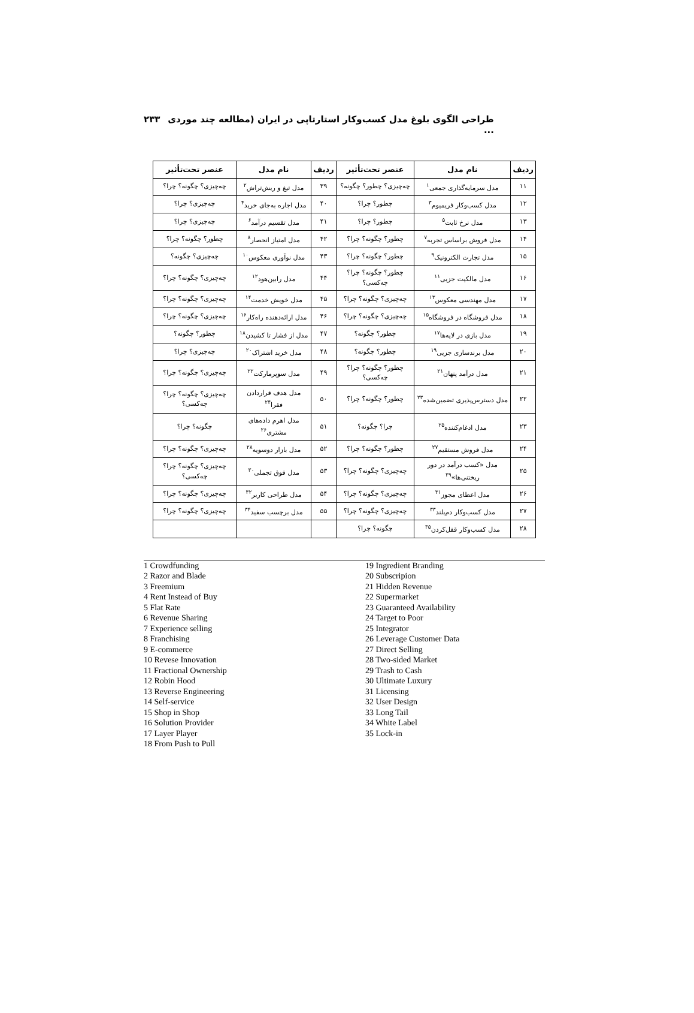طراحی الگوی بلوغ مدل کسب‌وکار استارتاپی در ایران (مطالعه چند موردی ... ۲۳۳
| ردیف | نام مدل | عنصر تحت‌تأثیر | ردیف | نام مدل | عنصر تحت‌تأثیر |
| --- | --- | --- | --- | --- | --- |
| ۱۱ | مدل سرمایه‌گذاری جمعی<sup>۱</sup> | چه‌چیزی؟ چطور؟ چگونه؟ | ۳۹ | مدل تیغ و ریش‌تراش<sup>۲</sup> | چه‌چیزی؟ چگونه؟ چرا؟ |
| ۱۲ | مدل کسب‌وکار فریمیوم<sup>۳</sup> | چطور؟ چرا؟ | ۴۰ | مدل اجاره به‌جای خرید<sup>۴</sup> | چه‌چیزی؟ چرا؟ |
| ۱۳ | مدل نرخ ثابت<sup>۵</sup> | چطور؟ چرا؟ | ۴۱ | مدل تقسیم درآمد<sup>۶</sup> | چه‌چیزی؟ چرا؟ |
| ۱۴ | مدل فروش براساس تجربه<sup>۷</sup> | چطور؟ چگونه؟ چرا؟ | ۴۲ | مدل امتیاز انحصار<sup>۸</sup> | چطور؟ چگونه؟ چرا؟ |
| ۱۵ | مدل تجارت الکترونیک<sup>۹</sup> | چطور؟ چگونه؟ چرا؟ | ۴۳ | مدل نوآوری معکوس<sup>۱۰</sup> | چه‌چیزی؟ چگونه؟ |
| ۱۶ | مدل مالکیت جزیی<sup>۱۱</sup> | چطور؟ چگونه؟ چرا؟ چه‌کسی؟ | ۴۴ | مدل رابین‌هود<sup>۱۲</sup> | چه‌چیزی؟ چگونه؟ چرا؟ |
| ۱۷ | مدل مهندسی معکوس<sup>۱۳</sup> | چه‌چیزی؟ چگونه؟ چرا؟ | ۴۵ | مدل خویش خدمت<sup>۱۴</sup> | چه‌چیزی؟ چگونه؟ چرا؟ |
| ۱۸ | مدل فروشگاه در فروشگاه<sup>۱۵</sup> | چه‌چیزی؟ چگونه؟ چرا؟ | ۴۶ | مدل ارائه‌دهنده راه‌کار<sup>۱۶</sup> | چه‌چیزی؟ چگونه؟ چرا؟ |
| ۱۹ | مدل بازی در لایه‌ها<sup>۱۷</sup> | چطور؟ چگونه؟ | ۴۷ | مدل از فشار تا کشیدن<sup>۱۸</sup> | چطور؟ چگونه؟ |
| ۲۰ | مدل برندسازی جزیی<sup>۱۹</sup> | چطور؟ چگونه؟ | ۴۸ | مدل خرید اشتراک<sup>۲۰</sup> | چه‌چیزی؟ چرا؟ |
| ۲۱ | مدل درآمد پنهان<sup>۲۱</sup> | چطور؟ چگونه؟ چرا؟ چه‌کسی؟ | ۴۹ | مدل سوپرمارکت<sup>۲۲</sup> | چه‌چیزی؟ چگونه؟ چرا؟ |
| ۲۲ | مدل دسترس‌پذیری تضمین‌شده<sup>۲۳</sup> | چطور؟ چگونه؟ چرا؟ | ۵۰ | مدل هدف قراردادن فقرا<sup>۲۴</sup> | چه‌چیزی؟ چگونه؟ چرا؟ چه‌کسی؟ |
| ۲۳ | مدل ادغام‌کننده<sup>۲۵</sup> | چرا؟ چگونه؟ | ۵۱ | مدل اهرم داده‌های مشتری<sup>۲۶</sup> | چگونه؟ چرا؟ |
| ۲۴ | مدل فروش مستقیم<sup>۲۷</sup> | چطور؟ چگونه؟ چرا؟ | ۵۲ | مدل بازار دوسویه<sup>۲۸</sup> | چه‌چیزی؟ چگونه؟ چرا؟ |
| ۲۵ | مدل «کسب درآمد در دور ریختنی‌ها»<sup>۲۹</sup> | چه‌چیزی؟ چگونه؟ چرا؟ | ۵۳ | مدل فوق تجملی<sup>۳۰</sup> | چه‌چیزی؟ چگونه؟ چرا؟ چه‌کسی؟ |
| ۲۶ | مدل اعطای مجوز<sup>۳۱</sup> | چه‌چیزی؟ چگونه؟ چرا؟ | ۵۴ | مدل طراحی کاربر<sup>۳۲</sup> | چه‌چیزی؟ چگونه؟ چرا؟ |
| ۲۷ | مدل کسب‌وکار دم‌بلند<sup>۳۳</sup> | چه‌چیزی؟ چگونه؟ چرا؟ | ۵۵ | مدل برچسب سفید<sup>۳۴</sup> | چه‌چیزی؟ چگونه؟ چرا؟ |
| ۲۸ | مدل کسب‌وکار قفل‌کردن<sup>۳۵</sup> | چگونه؟ چرا؟ | | | |
1 Crowdfunding
2 Razor and Blade
3 Freemium
4 Rent Instead of Buy
5 Flat Rate
6 Revenue Sharing
7 Experience selling
8 Franchising
9 E-commerce
10 Revese Innovation
11 Fractional Ownership
12 Robin Hood
13 Reverse Engineering
14 Self-service
15 Shop in Shop
16 Solution Provider
17 Layer Player
18 From Push to Pull
19 Ingredient Branding
20 Subscripion
21 Hidden Revenue
22 Supermarket
23 Guaranteed Availability
24 Target to Poor
25 Integrator
26 Leverage Customer Data
27 Direct Selling
28 Two-sided Market
29 Trash to Cash
30 Ultimate Luxury
31 Licensing
32 User Design
33 Long Tail
34 White Label
35 Lock-in